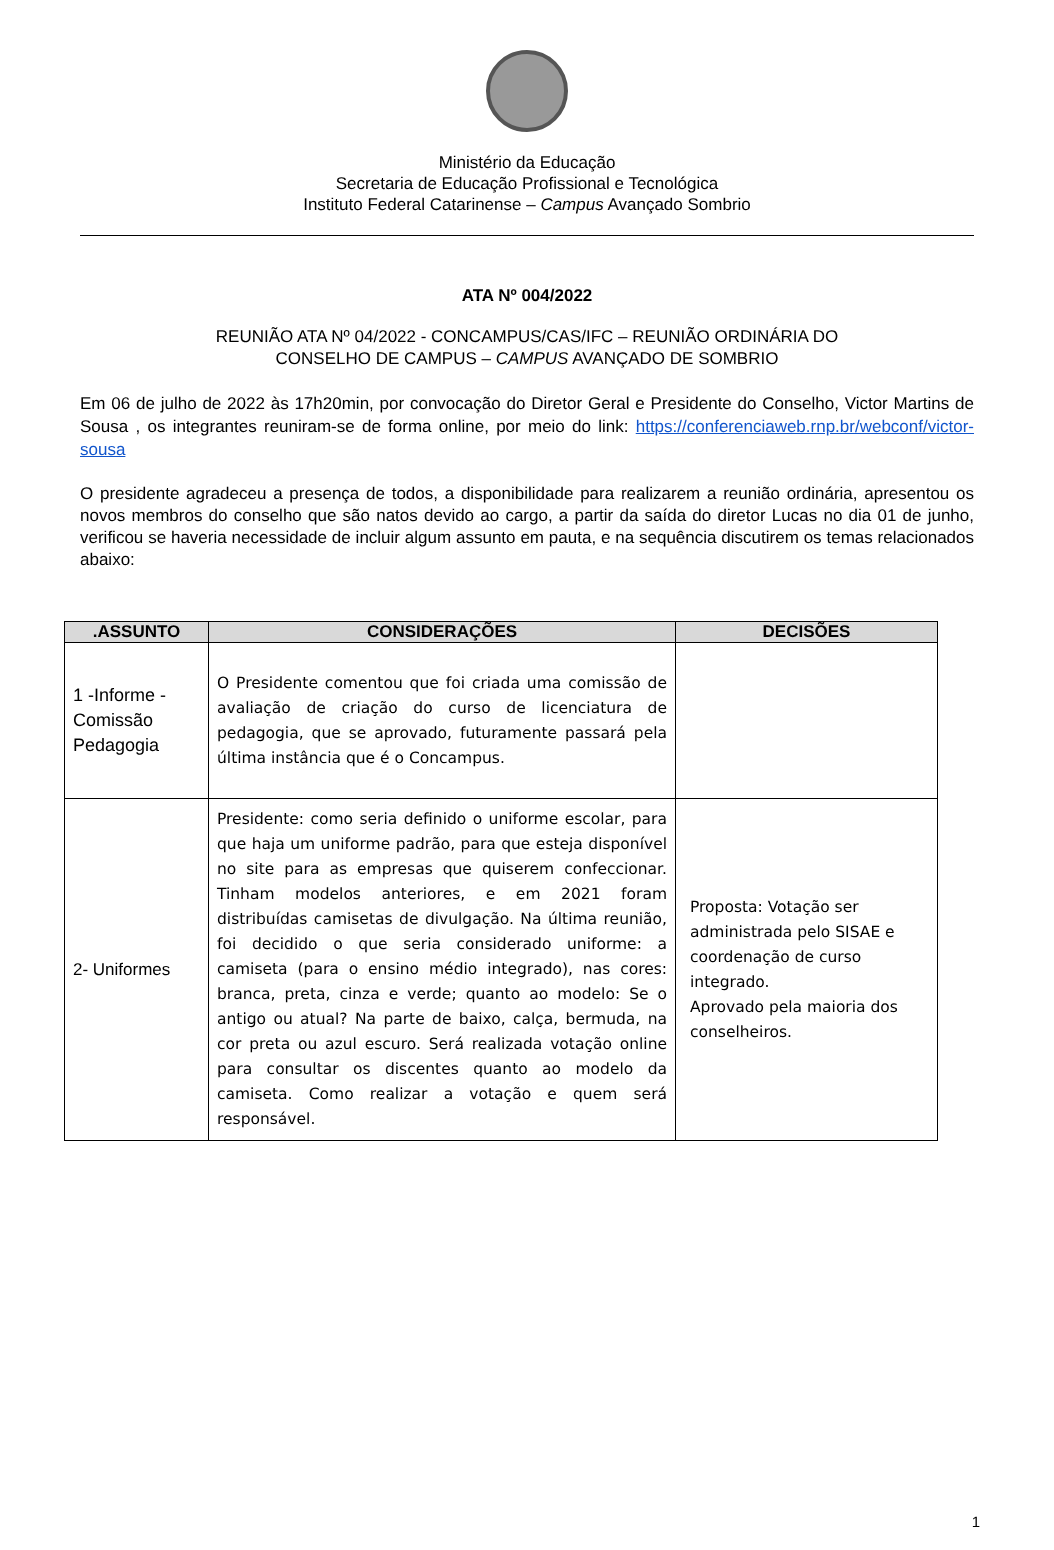Ministério da Educação
Secretaria de Educação Profissional e Tecnológica
Instituto Federal Catarinense – Campus Avançado Sombrio
ATA Nº 004/2022
REUNIÃO ATA Nº 04/2022 - CONCAMPUS/CAS/IFC – REUNIÃO ORDINÁRIA DO
CONSELHO DE CAMPUS – CAMPUS AVANÇADO DE SOMBRIO
Em 06 de julho de 2022 às 17h20min, por convocação do Diretor Geral e Presidente do Conselho, Victor Martins de Sousa , os integrantes reuniram-se de forma online, por meio do link: https://conferenciaweb.rnp.br/webconf/victor-sousa
O presidente agradeceu a presença de todos, a disponibilidade para realizarem a reunião ordinária, apresentou os novos membros do conselho que são natos devido ao cargo, a partir da saída do diretor Lucas no dia 01 de junho, verificou se haveria necessidade de incluir algum assunto em pauta, e na sequência discutirem os temas relacionados abaixo:
| .ASSUNTO | CONSIDERAÇÕES | DECISÕES |
| --- | --- | --- |
| 1 -Informe - Comissão Pedagogia | O Presidente comentou que foi criada uma comissão de avaliação de criação do curso de licenciatura de pedagogia, que se aprovado, futuramente passará pela última instância que é o Concampus. | |
| 2- Uniformes | Presidente: como seria definido o uniforme escolar, para que haja um uniforme padrão, para que esteja disponível no site para as empresas que quiserem confeccionar. Tinham modelos anteriores, e em 2021 foram distribuídas camisetas de divulgação. Na última reunião, foi decidido o que seria considerado uniforme: a camiseta (para o ensino médio integrado), nas cores: branca, preta, cinza e verde; quanto ao modelo: Se o antigo ou atual? Na parte de baixo, calça, bermuda, na cor preta ou azul escuro. Será realizada votação online para consultar os discentes quanto ao modelo da camiseta. Como realizar a votação e quem será responsável. | Proposta: Votação ser administrada pelo SISAE e coordenação de curso integrado. Aprovado pela maioria dos conselheiros. |
1